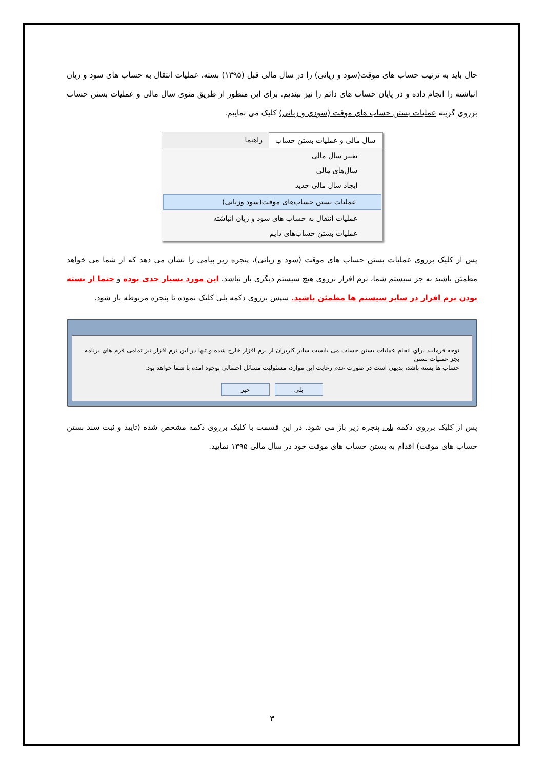حال باید به ترتیب حساب های موقت(سود و زیانی) را در سال مالی قبل (۱۳۹۵) بسته، عملیات انتقال به حساب های سود و زیان انباشته را انجام داده و در پایان حساب های دائم را نیز ببندیم. برای این منظور از طریق منوی سال مالی و عملیات بستن حساب برروی گزینه عملیات بستن حساب های موقت (سودی و زیانی) کلیک می نماییم.
سال مالی و عملیات بستن حساب راهنما
تغییر سال مالی
سال‌های مالی
ایجاد سال مالی جدید
عملیات بستن حساب‌های موقت(سود وزیانی)
عملیات انتقال به حساب های سود و زیان انباشته
عملیات بستن حساب‌های دایم
پس از کلیک برروی عملیات بستن حساب های موقت (سود و زیانی)، پنجره زیر پیامی را نشان می دهد که از شما می خواهد مطمئن باشید به جز سیستم شما، نرم افزار برروی هیچ سیستم دیگری باز نباشد. این مورد بسیار جدی بوده و حتما از بسته بودن نرم افزار در سایر سیستم ها مطمئن باشید. سپس برروی دکمه بلی کلیک نموده تا پنجره مربوطه باز شود.
توجه فرمایید براي انجام عملیات بستن حساب می بایست سایر کاربران از نرم افزار خارج شده و تنها در این نرم افزار نیز تمامی فرم هاي برنامه بجز عملیات بستن
حساب ها بسته باشد، بدیهی است در صورت عدم رعایت این موارد، مسئولیت مسائل احتمالی بوجود امده با شما خواهد بود.
بلی خیر
پس از کلیک برروی دکمه بلی پنجره زیر باز می شود. در این قسمت با کلیک برروی دکمه مشخص شده (تایید و ثبت سند بستن حساب های موقت) اقدام به بستن حساب های موقت خود در سال مالی ۱۳۹۵ نمایید.
۳